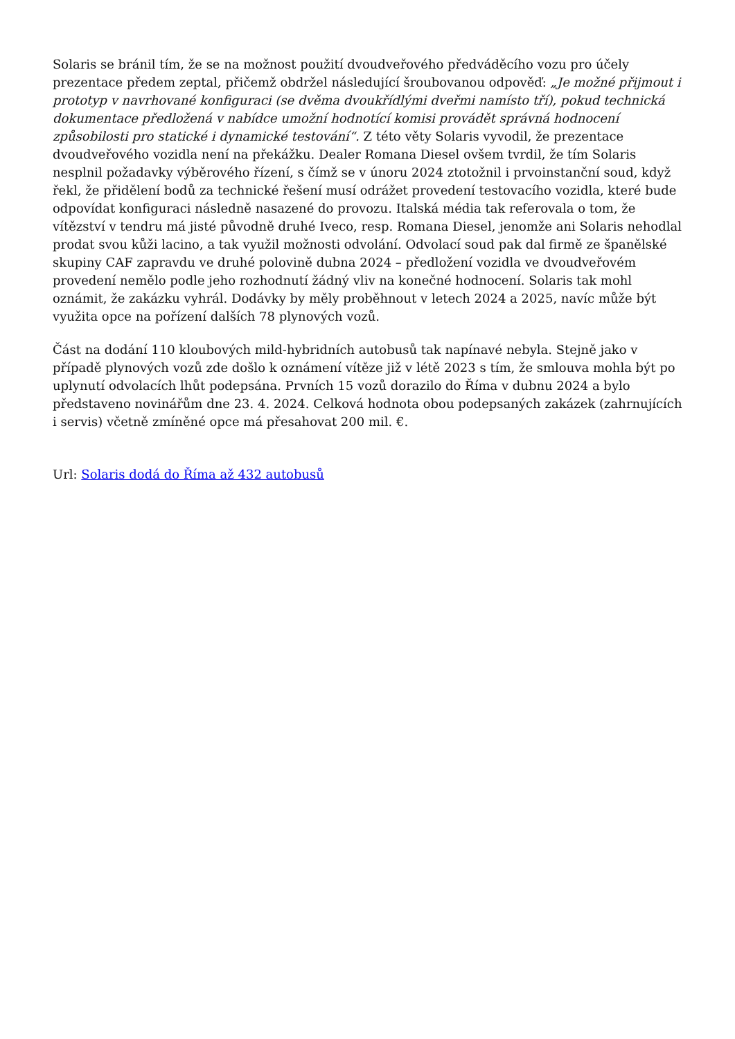Solaris se bránil tím, že se na možnost použití dvoudveřového předváděcího vozu pro účely prezentace předem zeptal, přičemž obdržel následující šroubovanou odpověď: „Je možné přijmout i prototyp v navrhované konfiguraci (se dvěma dvoukřídlými dveřmi namísto tří), pokud technická dokumentace předložená v nabídce umožní hodnotící komisi provádět správná hodnocení způsobilosti pro statické i dynamické testování“. Z této věty Solaris vyvodil, že prezentace dvoudveřového vozidla není na překážku. Dealer Romana Diesel ovšem tvrdil, že tím Solaris nesplnil požadavky výběrového řízení, s čímž se v únoru 2024 ztotožnil i prvoinstanční soud, když řekl, že přidělení bodů za technické řešení musí odrážet provedení testovacího vozidla, které bude odpovídat konfiguraci následně nasazené do provozu. Italská média tak referovala o tom, že vítězství v tendru má jisté původně druhé Iveco, resp. Romana Diesel, jenomže ani Solaris nehodlal prodat svou kůži lacino, a tak využil možnosti odvolání. Odvolací soud pak dal firmě ze španělské skupiny CAF zapravdu ve druhé polovině dubna 2024 – předložení vozidla ve dvoudveřovém provedení nemělo podle jeho rozhodnutí žádný vliv na konečné hodnocení. Solaris tak mohl oznámit, že zakázku vyhrál. Dodávky by měly proběhnout v letech 2024 a 2025, navíc může být využita opce na pořízení dalších 78 plynových vozů.
Část na dodání 110 kloubových mild-hybridních autobusů tak napínavé nebyla. Stejně jako v případě plynových vozů zde došlo k oznámení vítěze již v létě 2023 s tím, že smlouva mohla být po uplynutí odvolacích lhůt podepsána. Prvních 15 vozů dorazilo do Říma v dubnu 2024 a bylo představeno novinářům dne 23. 4. 2024. Celková hodnota obou podepsaných zakázek (zahrnujících i servis) včetně zmíněné opce má přesahovat 200 mil. €.
Url: Solaris dodá do Říma až 432 autobusů